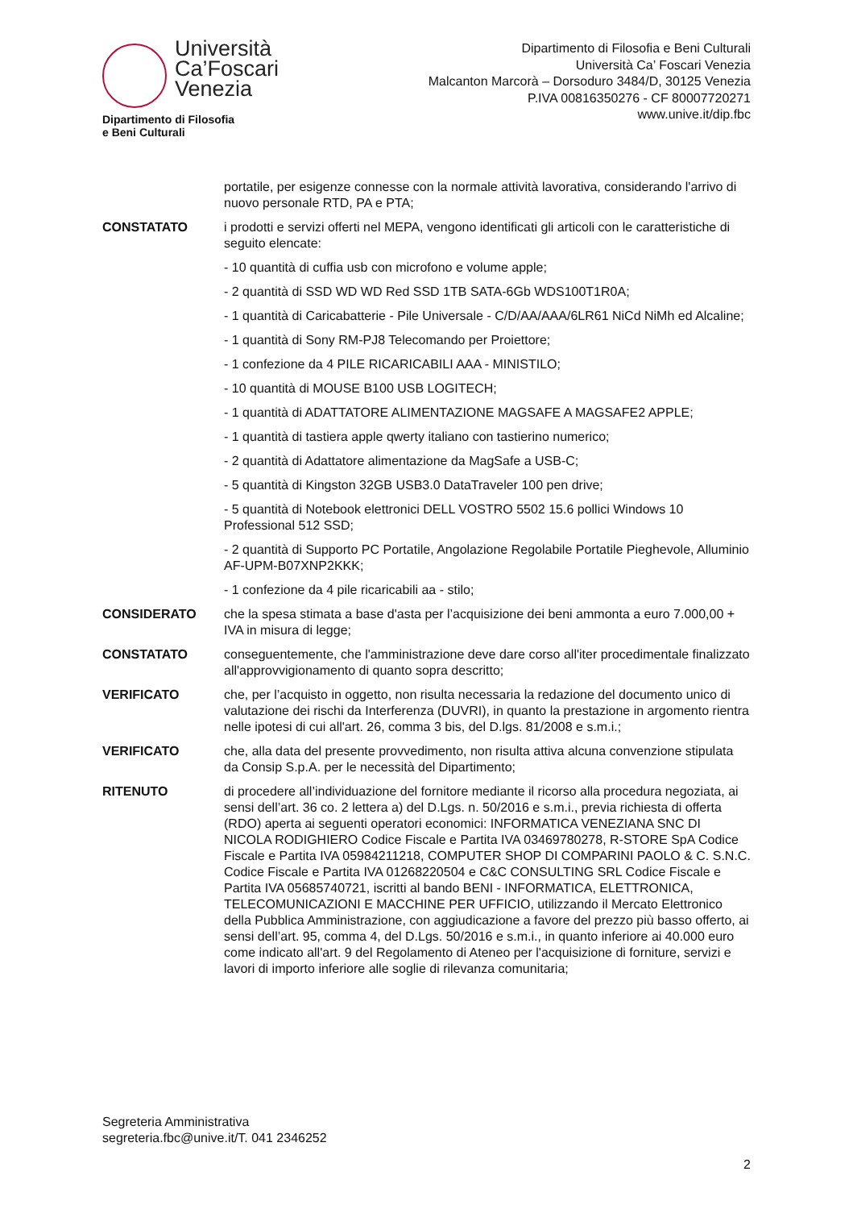Università
Ca’Foscari
Venezia
Dipartimento di Filosofia
e Beni Culturali
Dipartimento di Filosofia e Beni Culturali
Università Ca’ Foscari Venezia
Malcanton Marcorà – Dorsoduro 3484/D, 30125 Venezia
P.IVA 00816350276 - CF 80007720271
www.unive.it/dip.fbc
portatile, per esigenze connesse con la normale attività lavorativa, considerando l'arrivo di nuovo personale RTD, PA e PTA;
CONSTATATO i prodotti e servizi offerti nel MEPA, vengono identificati gli articoli con le caratteristiche di seguito elencate:
- 10 quantità di cuffia usb con microfono e volume apple;
- 2 quantità di SSD WD WD Red SSD 1TB SATA-6Gb WDS100T1R0A;
- 1 quantità di Caricabatterie - Pile Universale - C/D/AA/AAA/6LR61 NiCd NiMh ed Alcaline;
- 1 quantità di Sony RM-PJ8 Telecomando per Proiettore;
- 1 confezione da 4 PILE RICARICABILI AAA - MINISTILO;
- 10 quantità di MOUSE B100 USB LOGITECH;
- 1 quantità di ADATTATORE ALIMENTAZIONE MAGSAFE A MAGSAFE2 APPLE;
- 1 quantità di tastiera apple qwerty italiano con tastierino numerico;
- 2 quantità di Adattatore alimentazione da MagSafe a USB-C;
- 5 quantità di Kingston 32GB USB3.0 DataTraveler 100 pen drive;
- 5 quantità di Notebook elettronici DELL VOSTRO 5502 15.6 pollici Windows 10 Professional 512 SSD;
- 2 quantità di Supporto PC Portatile, Angolazione Regolabile Portatile Pieghevole, Alluminio AF-UPM-B07XNP2KKK;
- 1 confezione da 4 pile ricaricabili aa - stilo;
CONSIDERATO che la spesa stimata a base d'asta per l’acquisizione dei beni ammonta a euro 7.000,00 + IVA in misura di legge;
CONSTATATO conseguentemente, che l'amministrazione deve dare corso all'iter procedimentale finalizzato all'approvvigionamento di quanto sopra descritto;
VERIFICATO che, per l’acquisto in oggetto, non risulta necessaria la redazione del documento unico di valutazione dei rischi da Interferenza (DUVRI), in quanto la prestazione in argomento rientra nelle ipotesi di cui all'art. 26, comma 3 bis, del D.lgs. 81/2008 e s.m.i.;
VERIFICATO che, alla data del presente provvedimento, non risulta attiva alcuna convenzione stipulata da Consip S.p.A. per le necessità del Dipartimento;
RITENUTO di procedere all’individuazione del fornitore mediante il ricorso alla procedura negoziata, ai sensi dell’art. 36 co. 2 lettera a) del D.Lgs. n. 50/2016 e s.m.i., previa richiesta di offerta (RDO) aperta ai seguenti operatori economici: INFORMATICA VENEZIANA SNC DI NICOLA RODIGHIERO Codice Fiscale e Partita IVA 03469780278, R-STORE SpA Codice Fiscale e Partita IVA 05984211218, COMPUTER SHOP DI COMPARINI PAOLO & C. S.N.C. Codice Fiscale e Partita IVA 01268220504 e C&C CONSULTING SRL Codice Fiscale e Partita IVA 05685740721, iscritti al bando BENI - INFORMATICA, ELETTRONICA, TELECOMUNICAZIONI E MACCHINE PER UFFICIO, utilizzando il Mercato Elettronico della Pubblica Amministrazione, con aggiudicazione a favore del prezzo più basso offerto, ai sensi dell’art. 95, comma 4, del D.Lgs. 50/2016 e s.m.i., in quanto inferiore ai 40.000 euro come indicato all'art. 9 del Regolamento di Ateneo per l'acquisizione di forniture, servizi e lavori di importo inferiore alle soglie di rilevanza comunitaria;
Segreteria Amministrativa
segreteria.fbc@unive.it/T. 041 2346252
2